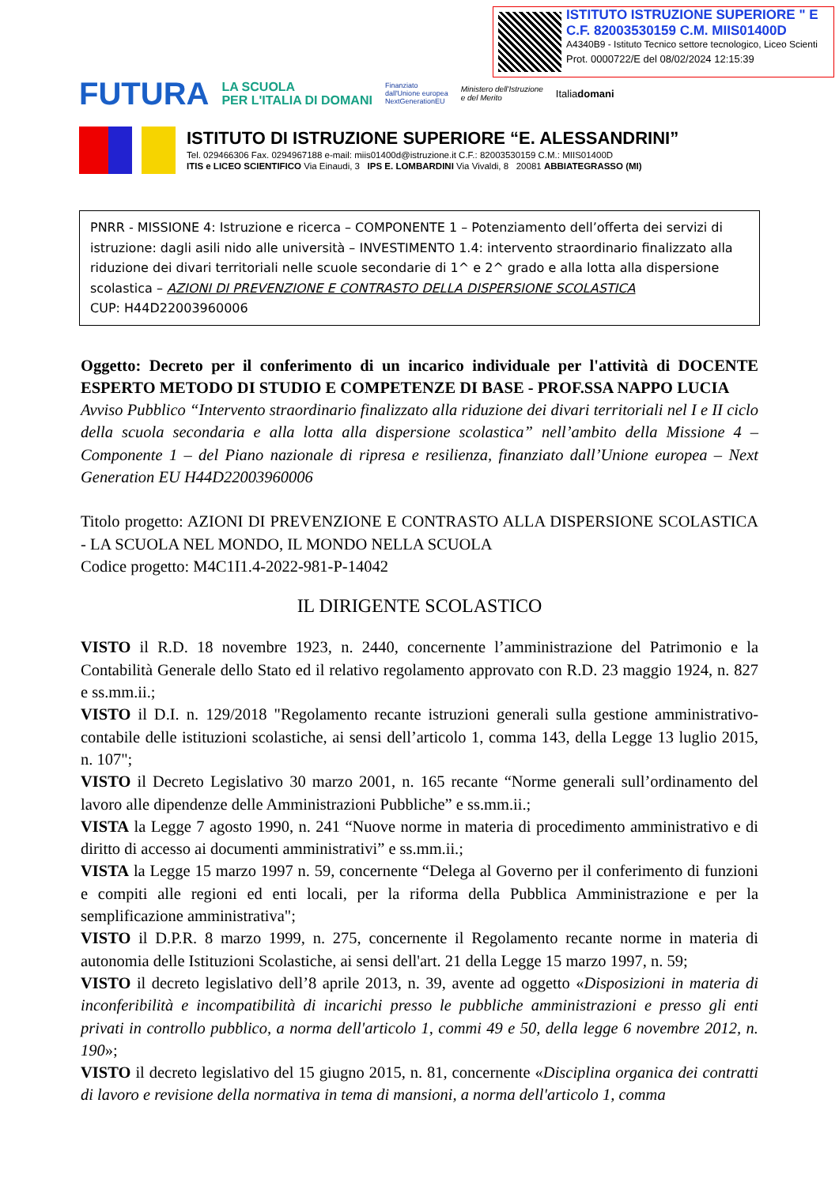ISTITUTO ISTRUZIONE SUPERIORE " E
C.F. 82003530159 C.M. MIIS01400D
A4340B9 - Istituto Tecnico settore tecnologico, Liceo Scienti
Prot. 0000722/E del 08/02/2024 12:15:39
FUTURA LA SCUOLA
PER L'ITALIA DI DOMANI Finanziato
dall'Unione europea
NextGenerationEU Ministero dell'Istruzione
e del Merito Italiadomani
ISTITUTO DI ISTRUZIONE SUPERIORE “E. ALESSANDRINI”
Tel. 029466306 Fax. 0294967188 e-mail: miis01400d@istruzione.it C.F.: 82003530159 C.M.: MIIS01400D
ITIS e LICEO SCIENTIFICO Via Einaudi, 3 IPS E. LOMBARDINI Via Vivaldi, 8 20081 ABBIATEGRASSO (MI)
PNRR - MISSIONE 4: Istruzione e ricerca – COMPONENTE 1 – Potenziamento dell’offerta dei servizi di istruzione: dagli asili nido alle università – INVESTIMENTO 1.4: intervento straordinario finalizzato alla riduzione dei divari territoriali nelle scuole secondarie di 1^ e 2^ grado e alla lotta alla dispersione scolastica – AZIONI DI PREVENZIONE E CONTRASTO DELLA DISPERSIONE SCOLASTICA
CUP: H44D22003960006
Oggetto: Decreto per il conferimento di un incarico individuale per l'attività di DOCENTE ESPERTO METODO DI STUDIO E COMPETENZE DI BASE - PROF.SSA NAPPO LUCIA
Avviso Pubblico “Intervento straordinario finalizzato alla riduzione dei divari territoriali nel I e II ciclo della scuola secondaria e alla lotta alla dispersione scolastica” nell’ambito della Missione 4 – Componente 1 – del Piano nazionale di ripresa e resilienza, finanziato dall’Unione europea – Next Generation EU H44D22003960006
Titolo progetto: AZIONI DI PREVENZIONE E CONTRASTO ALLA DISPERSIONE SCOLASTICA - LA SCUOLA NEL MONDO, IL MONDO NELLA SCUOLA
Codice progetto: M4C1I1.4-2022-981-P-14042
IL DIRIGENTE SCOLASTICO
VISTO il R.D. 18 novembre 1923, n. 2440, concernente l’amministrazione del Patrimonio e la Contabilità Generale dello Stato ed il relativo regolamento approvato con R.D. 23 maggio 1924, n. 827 e ss.mm.ii.;
VISTO il D.I. n. 129/2018 "Regolamento recante istruzioni generali sulla gestione amministrativo-contabile delle istituzioni scolastiche, ai sensi dell’articolo 1, comma 143, della Legge 13 luglio 2015, n. 107";
VISTO il Decreto Legislativo 30 marzo 2001, n. 165 recante “Norme generali sull’ordinamento del lavoro alle dipendenze delle Amministrazioni Pubbliche” e ss.mm.ii.;
VISTA la Legge 7 agosto 1990, n. 241 “Nuove norme in materia di procedimento amministrativo e di diritto di accesso ai documenti amministrativi” e ss.mm.ii.;
VISTA la Legge 15 marzo 1997 n. 59, concernente “Delega al Governo per il conferimento di funzioni e compiti alle regioni ed enti locali, per la riforma della Pubblica Amministrazione e per la semplificazione amministrativa";
VISTO il D.P.R. 8 marzo 1999, n. 275, concernente il Regolamento recante norme in materia di autonomia delle Istituzioni Scolastiche, ai sensi dell'art. 21 della Legge 15 marzo 1997, n. 59;
VISTO il decreto legislativo dell’8 aprile 2013, n. 39, avente ad oggetto «Disposizioni in materia di inconferibilità e incompatibilità di incarichi presso le pubbliche amministrazioni e presso gli enti privati in controllo pubblico, a norma dell'articolo 1, commi 49 e 50, della legge 6 novembre 2012, n. 190»;
VISTO il decreto legislativo del 15 giugno 2015, n. 81, concernente «Disciplina organica dei contratti di lavoro e revisione della normativa in tema di mansioni, a norma dell'articolo 1, comma